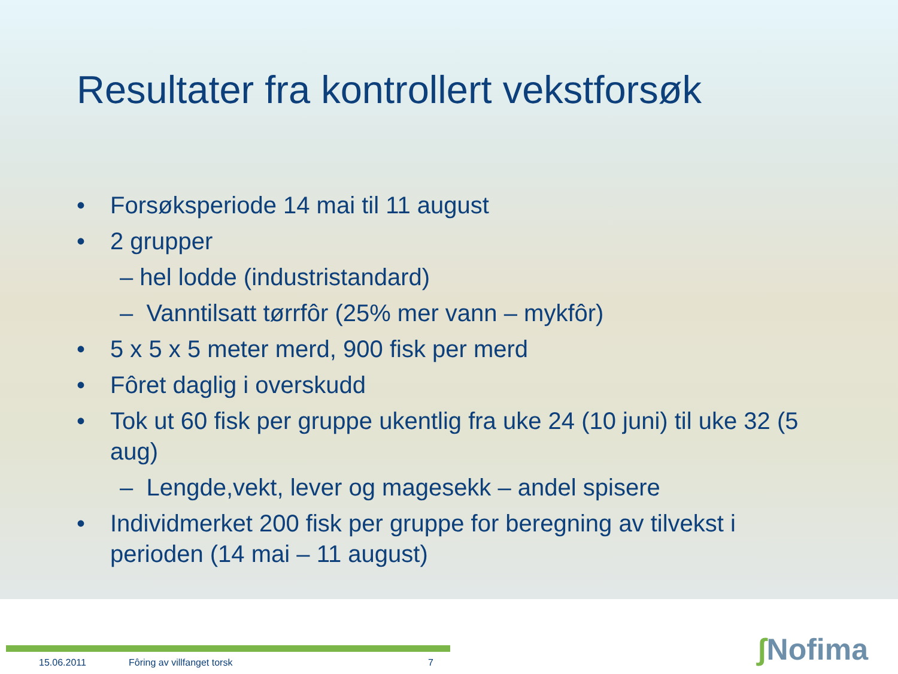Resultater fra kontrollert vekstforsøk
• Forsøksperiode 14 mai til 11 august
• 2 grupper
– hel lodde (industristandard)
– Vanntilsatt tørrfôr (25% mer vann – mykfôr)
• 5 x 5 x 5 meter merd, 900 fisk per merd
• Fôret daglig i overskudd
• Tok ut 60 fisk per gruppe ukentlig fra uke 24 (10 juni) til uke 32 (5 aug)
– Lengde,vekt, lever og magesekk – andel spisere
• Individmerket 200 fisk per gruppe for beregning av tilvekst i perioden (14 mai – 11 august)
15.06.2011 Fôring av villfanget torsk 7
ʃ Nofima